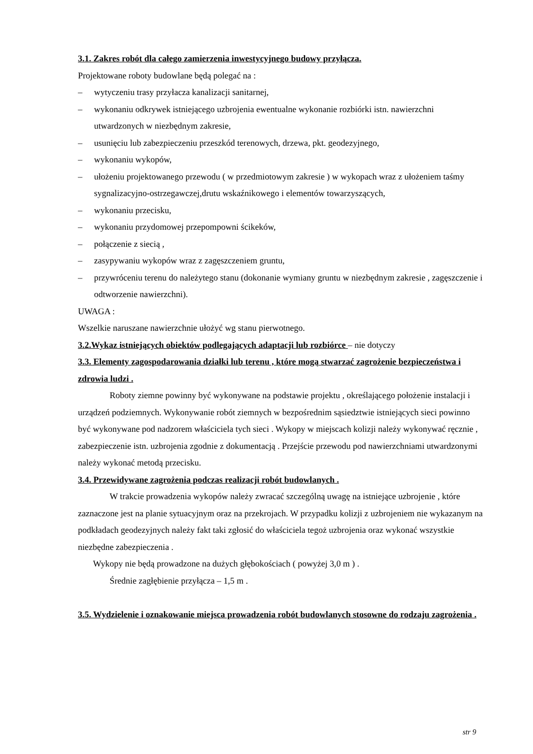3.1. Zakres robót dla całego zamierzenia inwestycyjnego budowy przyłącza.
Projektowane roboty budowlane będą polegać na :
– wytyczeniu trasy przyłacza kanalizacji sanitarnej,
– wykonaniu odkrywek istniejącego uzbrojenia ewentualne wykonanie rozbiórki istn. nawierzchni utwardzonych w niezbędnym zakresie,
– usunięciu lub zabezpieczeniu przeszkód terenowych, drzewa, pkt. geodezyjnego,
– wykonaniu wykopów,
– ułożeniu projektowanego przewodu ( w przedmiotowym zakresie ) w wykopach wraz z ułożeniem taśmy sygnalizacyjno-ostrzegawczej,drutu wskaźnikowego i elementów towarzyszących,
– wykonaniu przecisku,
– wykonaniu przydomowej przepompowni ścikeków,
– połączenie z siecią ,
– zasypywaniu wykopów wraz z zagęszczeniem gruntu,
– przywróceniu terenu do należytego stanu (dokonanie wymiany gruntu w niezbędnym zakresie , zagęszczenie i odtworzenie nawierzchni).
UWAGA :
Wszelkie naruszane nawierzchnie ułożyć wg stanu pierwotnego.
3.2.Wykaz istniejących obiektów podlegających adaptacji lub rozbiórce – nie dotyczy
3.3. Elementy zagospodarowania działki lub terenu , które mogą stwarzać zagrożenie bezpieczeństwa i zdrowia ludzi .
Roboty ziemne powinny być wykonywane na podstawie projektu , określającego położenie instalacji i urządzeń podziemnych. Wykonywanie robót ziemnych w bezpośrednim sąsiedztwie istniejących sieci powinno być wykonywane pod nadzorem właściciela tych sieci . Wykopy w miejscach kolizji należy wykonywać ręcznie , zabezpieczenie istn. uzbrojenia zgodnie z dokumentacją . Przejście przewodu pod nawierzchniami utwardzonymi należy wykonać metodą przecisku.
3.4. Przewidywane zagrożenia podczas realizacji robót budowlanych .
W trakcie prowadzenia wykopów należy zwracać szczególną uwagę na istniejące uzbrojenie , które zaznaczone jest na planie sytuacyjnym oraz na przekrojach. W przypadku kolizji z uzbrojeniem nie wykazanym na podkładach geodezyjnych należy fakt taki zgłosić do właściciela tegoż uzbrojenia oraz wykonać wszystkie niezbędne zabezpieczenia .
Wykopy nie będą prowadzone na dużych głębokościach ( powyżej 3,0 m ) .
Średnie zagłębienie przyłącza – 1,5 m .
3.5. Wydzielenie i oznakowanie miejsca prowadzenia robót budowlanych stosowne do rodzaju zagrożenia .
str 9